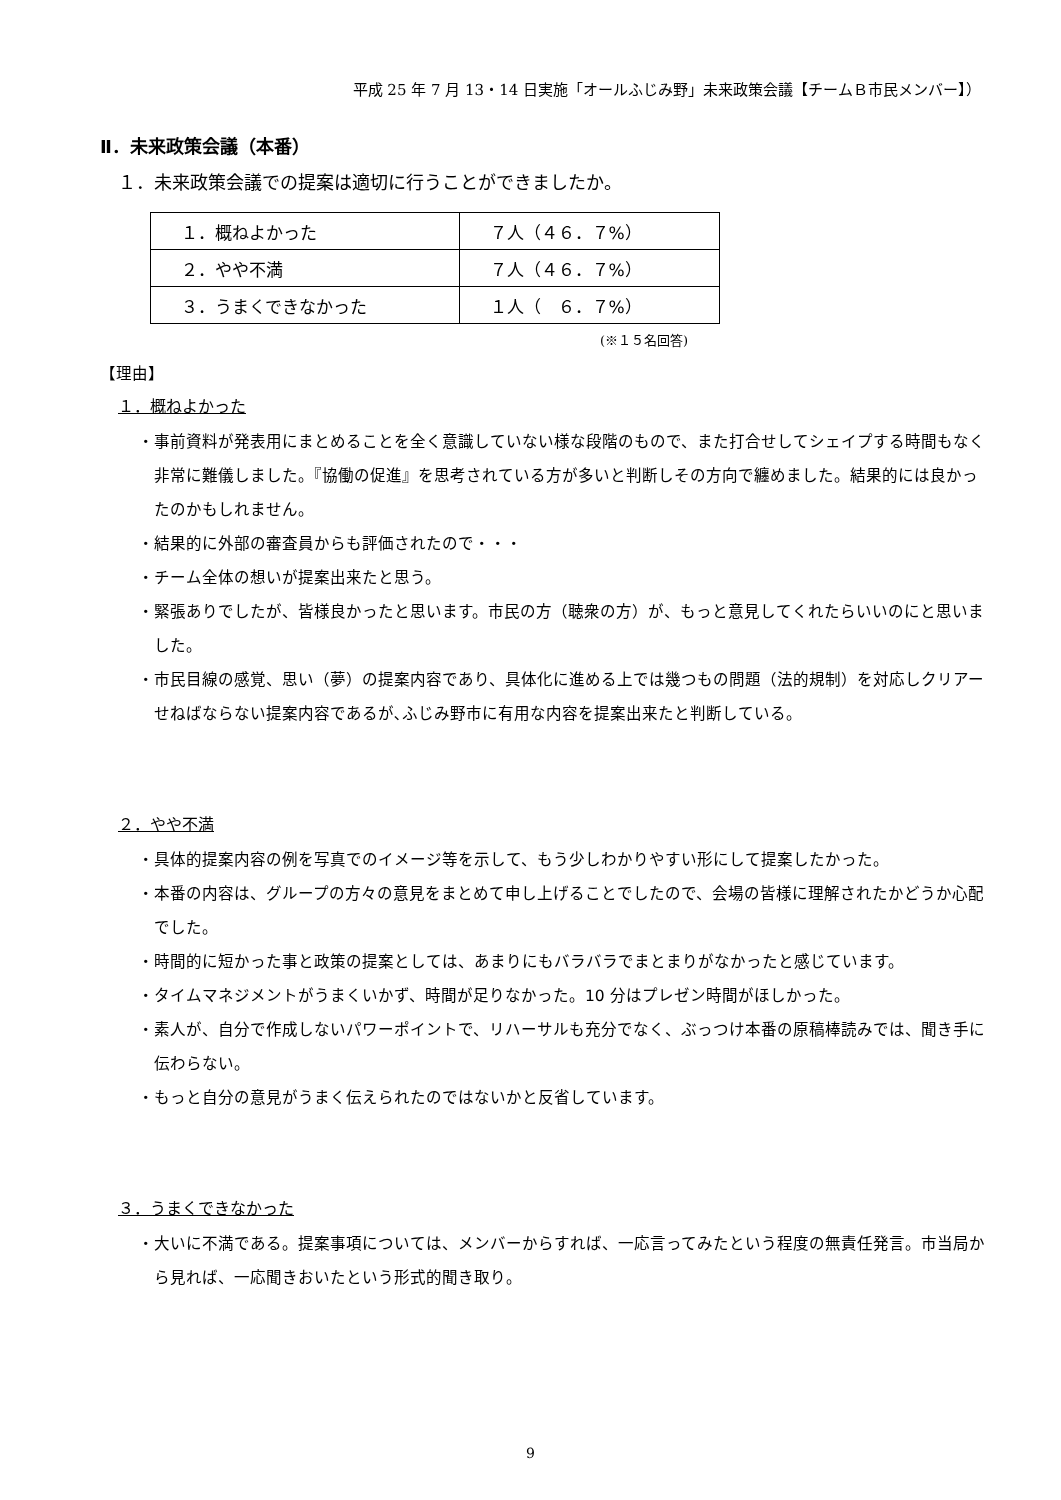平成 25 年 7 月 13・14 日実施「オールふじみ野」未来政策会議【チームＢ市民メンバー】）
Ⅱ．未来政策会議（本番）
１．未来政策会議での提案は適切に行うことができましたか。
| １．概ねよかった | ７人（４６．７%） |
| ２．やや不満 | ７人（４６．７%） |
| ３．うまくできなかった | １人（ ６．７%） |
(※１５名回答)
【理由】
１．概ねよかった
・事前資料が発表用にまとめることを全く意識していない様な段階のもので、また打合せしてシェイプする時間もなく非常に難儀しました。『協働の促進』を思考されている方が多いと判断しその方向で纏めました。結果的には良かったのかもしれません。
・結果的に外部の審査員からも評価されたので・・・
・チーム全体の想いが提案出来たと思う。
・緊張ありでしたが、皆様良かったと思います。市民の方（聴衆の方）が、もっと意見してくれたらいいのにと思いました。
・市民目線の感覚、思い（夢）の提案内容であり、具体化に進める上では幾つもの問題（法的規制）を対応しクリアーせねばならない提案内容であるが､ふじみ野市に有用な内容を提案出来たと判断している。
２．やや不満
・具体的提案内容の例を写真でのイメージ等を示して、もう少しわかりやすい形にして提案したかった。
・本番の内容は、グループの方々の意見をまとめて申し上げることでしたので、会場の皆様に理解されたかどうか心配でした。
・時間的に短かった事と政策の提案としては、あまりにもバラバラでまとまりがなかったと感じています。
・タイムマネジメントがうまくいかず、時間が足りなかった。10 分はプレゼン時間がほしかった。
・素人が、自分で作成しないパワーポイントで、リハーサルも充分でなく、ぶっつけ本番の原稿棒読みでは、聞き手に伝わらない。
・もっと自分の意見がうまく伝えられたのではないかと反省しています。
３．うまくできなかった
・大いに不満である。提案事項については、メンバーからすれば、一応言ってみたという程度の無責任発言。市当局から見れば、一応聞きおいたという形式的聞き取り。
9